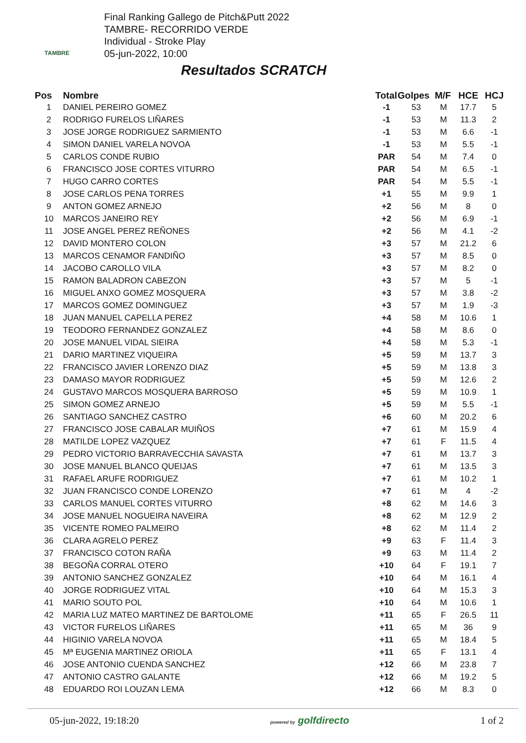TAMBRE
Final Ranking Gallego de Pitch&Putt 2022
TAMBRE- RECORRIDO VERDE
Individual - Stroke Play
05-jun-2022, 10:00
Resultados SCRATCH
| Pos | Nombre | Total | Golpes | M/F | HCE | HCJ |
| --- | --- | --- | --- | --- | --- | --- |
| 1 | DANIEL PEREIRO GOMEZ | -1 | 53 | M | 17.7 | 5 |
| 2 | RODRIGO FURELOS LIÑARES | -1 | 53 | M | 11.3 | 2 |
| 3 | JOSE JORGE RODRIGUEZ SARMIENTO | -1 | 53 | M | 6.6 | -1 |
| 4 | SIMON DANIEL VARELA NOVOA | -1 | 53 | M | 5.5 | -1 |
| 5 | CARLOS CONDE RUBIO | PAR | 54 | M | 7.4 | 0 |
| 6 | FRANCISCO JOSE CORTES VITURRO | PAR | 54 | M | 6.5 | -1 |
| 7 | HUGO CARRO CORTES | PAR | 54 | M | 5.5 | -1 |
| 8 | JOSE CARLOS PENA TORRES | +1 | 55 | M | 9.9 | 1 |
| 9 | ANTON GOMEZ ARNEJO | +2 | 56 | M | 8 | 0 |
| 10 | MARCOS JANEIRO REY | +2 | 56 | M | 6.9 | -1 |
| 11 | JOSE ANGEL PEREZ REÑONES | +2 | 56 | M | 4.1 | -2 |
| 12 | DAVID MONTERO COLON | +3 | 57 | M | 21.2 | 6 |
| 13 | MARCOS CENAMOR FANDIÑO | +3 | 57 | M | 8.5 | 0 |
| 14 | JACOBO CAROLLO VILA | +3 | 57 | M | 8.2 | 0 |
| 15 | RAMON BALADRON CABEZON | +3 | 57 | M | 5 | -1 |
| 16 | MIGUEL ANXO GOMEZ MOSQUERA | +3 | 57 | M | 3.8 | -2 |
| 17 | MARCOS GOMEZ DOMINGUEZ | +3 | 57 | M | 1.9 | -3 |
| 18 | JUAN MANUEL CAPELLA PEREZ | +4 | 58 | M | 10.6 | 1 |
| 19 | TEODORO FERNANDEZ GONZALEZ | +4 | 58 | M | 8.6 | 0 |
| 20 | JOSE MANUEL VIDAL SIEIRA | +4 | 58 | M | 5.3 | -1 |
| 21 | DARIO MARTINEZ VIQUEIRA | +5 | 59 | M | 13.7 | 3 |
| 22 | FRANCISCO JAVIER LORENZO DIAZ | +5 | 59 | M | 13.8 | 3 |
| 23 | DAMASO MAYOR RODRIGUEZ | +5 | 59 | M | 12.6 | 2 |
| 24 | GUSTAVO MARCOS MOSQUERA BARROSO | +5 | 59 | M | 10.9 | 1 |
| 25 | SIMON GOMEZ ARNEJO | +5 | 59 | M | 5.5 | -1 |
| 26 | SANTIAGO SANCHEZ CASTRO | +6 | 60 | M | 20.2 | 6 |
| 27 | FRANCISCO JOSE CABALAR MUIÑOS | +7 | 61 | M | 15.9 | 4 |
| 28 | MATILDE LOPEZ VAZQUEZ | +7 | 61 | F | 11.5 | 4 |
| 29 | PEDRO VICTORIO BARRAVECCHIA SAVASTA | +7 | 61 | M | 13.7 | 3 |
| 30 | JOSE MANUEL BLANCO QUEIJAS | +7 | 61 | M | 13.5 | 3 |
| 31 | RAFAEL ARUFE RODRIGUEZ | +7 | 61 | M | 10.2 | 1 |
| 32 | JUAN FRANCISCO CONDE LORENZO | +7 | 61 | M | 4 | -2 |
| 33 | CARLOS MANUEL CORTES VITURRO | +8 | 62 | M | 14.6 | 3 |
| 34 | JOSE MANUEL NOGUEIRA NAVEIRA | +8 | 62 | M | 12.9 | 2 |
| 35 | VICENTE ROMEO PALMEIRO | +8 | 62 | M | 11.4 | 2 |
| 36 | CLARA AGRELO PEREZ | +9 | 63 | F | 11.4 | 3 |
| 37 | FRANCISCO COTON RAÑA | +9 | 63 | M | 11.4 | 2 |
| 38 | BEGOÑA CORRAL OTERO | +10 | 64 | F | 19.1 | 7 |
| 39 | ANTONIO SANCHEZ GONZALEZ | +10 | 64 | M | 16.1 | 4 |
| 40 | JORGE RODRIGUEZ VITAL | +10 | 64 | M | 15.3 | 3 |
| 41 | MARIO SOUTO POL | +10 | 64 | M | 10.6 | 1 |
| 42 | MARIA LUZ MATEO MARTINEZ DE BARTOLOME | +11 | 65 | F | 26.5 | 11 |
| 43 | VICTOR FURELOS LIÑARES | +11 | 65 | M | 36 | 9 |
| 44 | HIGINIO VARELA NOVOA | +11 | 65 | M | 18.4 | 5 |
| 45 | Mª EUGENIA MARTINEZ ORIOLA | +11 | 65 | F | 13.1 | 4 |
| 46 | JOSE ANTONIO CUENDA SANCHEZ | +12 | 66 | M | 23.8 | 7 |
| 47 | ANTONIO CASTRO GALANTE | +12 | 66 | M | 19.2 | 5 |
| 48 | EDUARDO ROI LOUZAN LEMA | +12 | 66 | M | 8.3 | 0 |
05-jun-2022, 19:18:20 powered by golfdirecto 1 of 2